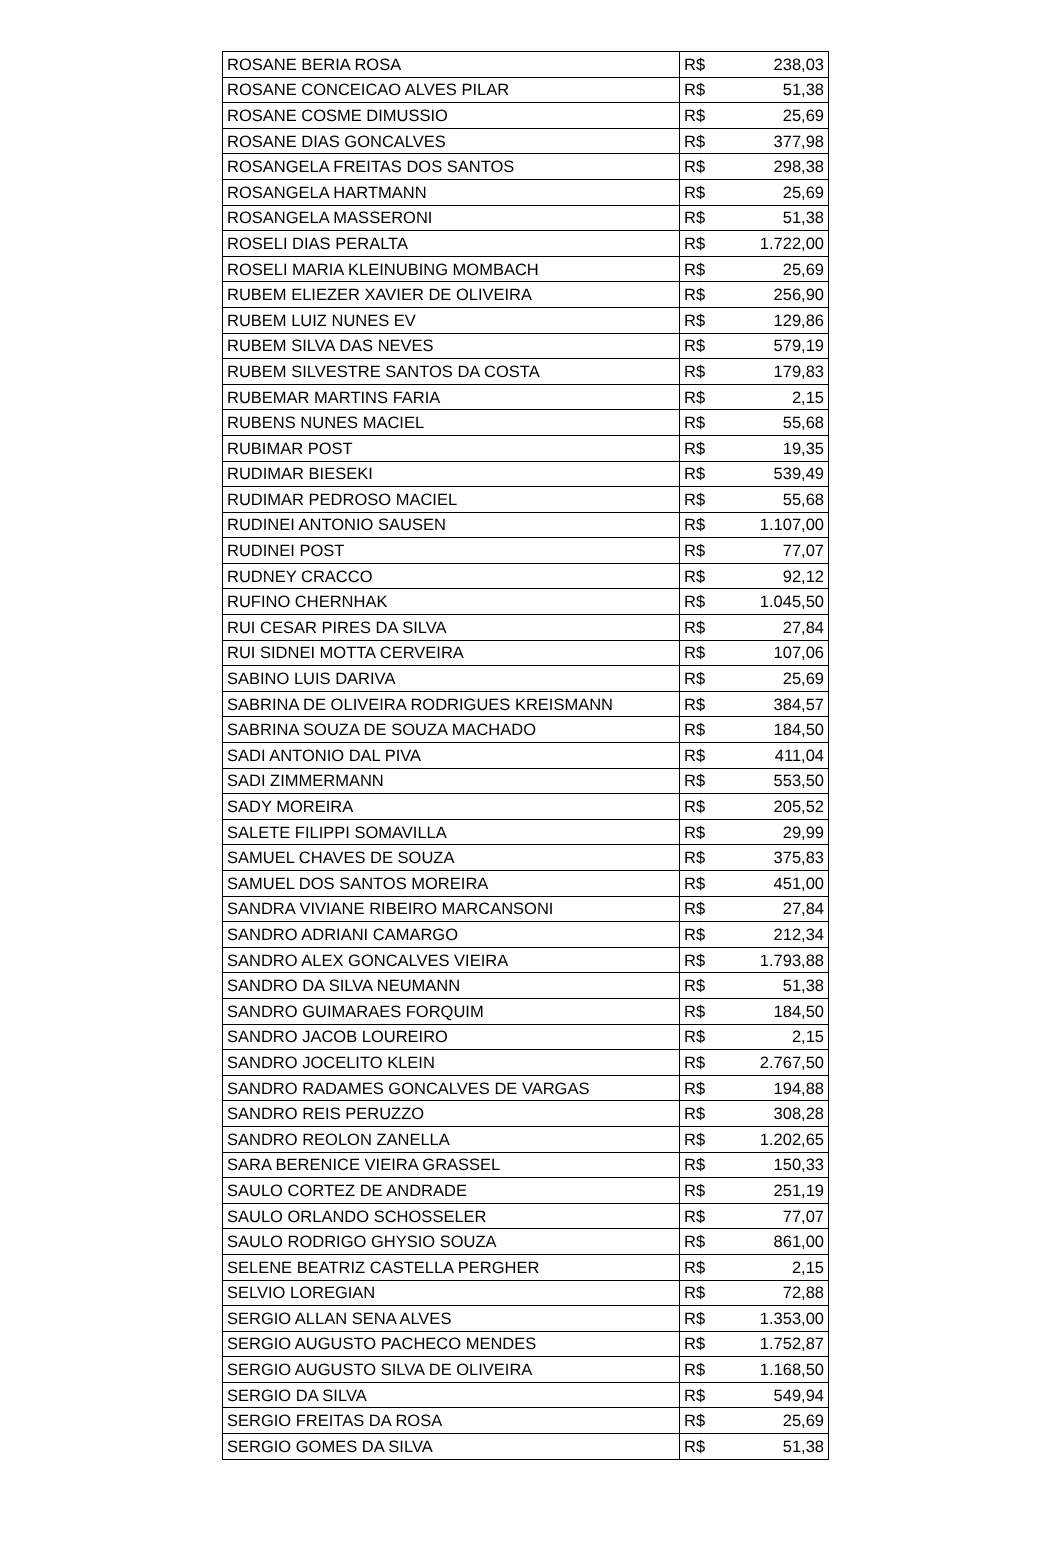| ROSANE BERIA ROSA | R$ | 238,03 |
| ROSANE CONCEICAO ALVES PILAR | R$ | 51,38 |
| ROSANE COSME DIMUSSIO | R$ | 25,69 |
| ROSANE DIAS GONCALVES | R$ | 377,98 |
| ROSANGELA FREITAS DOS SANTOS | R$ | 298,38 |
| ROSANGELA HARTMANN | R$ | 25,69 |
| ROSANGELA MASSERONI | R$ | 51,38 |
| ROSELI DIAS PERALTA | R$ | 1.722,00 |
| ROSELI MARIA KLEINUBING MOMBACH | R$ | 25,69 |
| RUBEM ELIEZER XAVIER DE OLIVEIRA | R$ | 256,90 |
| RUBEM LUIZ NUNES EV | R$ | 129,86 |
| RUBEM SILVA DAS NEVES | R$ | 579,19 |
| RUBEM SILVESTRE SANTOS DA COSTA | R$ | 179,83 |
| RUBEMAR MARTINS FARIA | R$ | 2,15 |
| RUBENS NUNES MACIEL | R$ | 55,68 |
| RUBIMAR POST | R$ | 19,35 |
| RUDIMAR BIESEKI | R$ | 539,49 |
| RUDIMAR PEDROSO MACIEL | R$ | 55,68 |
| RUDINEI ANTONIO SAUSEN | R$ | 1.107,00 |
| RUDINEI POST | R$ | 77,07 |
| RUDNEY CRACCO | R$ | 92,12 |
| RUFINO CHERNHAK | R$ | 1.045,50 |
| RUI CESAR PIRES DA SILVA | R$ | 27,84 |
| RUI SIDNEI MOTTA CERVEIRA | R$ | 107,06 |
| SABINO LUIS DARIVA | R$ | 25,69 |
| SABRINA DE OLIVEIRA RODRIGUES KREISMANN | R$ | 384,57 |
| SABRINA SOUZA DE SOUZA MACHADO | R$ | 184,50 |
| SADI ANTONIO DAL PIVA | R$ | 411,04 |
| SADI ZIMMERMANN | R$ | 553,50 |
| SADY MOREIRA | R$ | 205,52 |
| SALETE FILIPPI SOMAVILLA | R$ | 29,99 |
| SAMUEL CHAVES DE SOUZA | R$ | 375,83 |
| SAMUEL DOS SANTOS MOREIRA | R$ | 451,00 |
| SANDRA VIVIANE RIBEIRO MARCANSONI | R$ | 27,84 |
| SANDRO ADRIANI CAMARGO | R$ | 212,34 |
| SANDRO ALEX GONCALVES VIEIRA | R$ | 1.793,88 |
| SANDRO DA SILVA NEUMANN | R$ | 51,38 |
| SANDRO GUIMARAES FORQUIM | R$ | 184,50 |
| SANDRO JACOB LOUREIRO | R$ | 2,15 |
| SANDRO JOCELITO KLEIN | R$ | 2.767,50 |
| SANDRO RADAMES GONCALVES DE VARGAS | R$ | 194,88 |
| SANDRO REIS PERUZZO | R$ | 308,28 |
| SANDRO REOLON ZANELLA | R$ | 1.202,65 |
| SARA BERENICE VIEIRA GRASSEL | R$ | 150,33 |
| SAULO CORTEZ DE ANDRADE | R$ | 251,19 |
| SAULO ORLANDO SCHOSSELER | R$ | 77,07 |
| SAULO RODRIGO GHYSIO SOUZA | R$ | 861,00 |
| SELENE BEATRIZ CASTELLA PERGHER | R$ | 2,15 |
| SELVIO LOREGIAN | R$ | 72,88 |
| SERGIO ALLAN SENA ALVES | R$ | 1.353,00 |
| SERGIO AUGUSTO PACHECO MENDES | R$ | 1.752,87 |
| SERGIO AUGUSTO SILVA DE OLIVEIRA | R$ | 1.168,50 |
| SERGIO DA SILVA | R$ | 549,94 |
| SERGIO FREITAS DA ROSA | R$ | 25,69 |
| SERGIO GOMES DA SILVA | R$ | 51,38 |